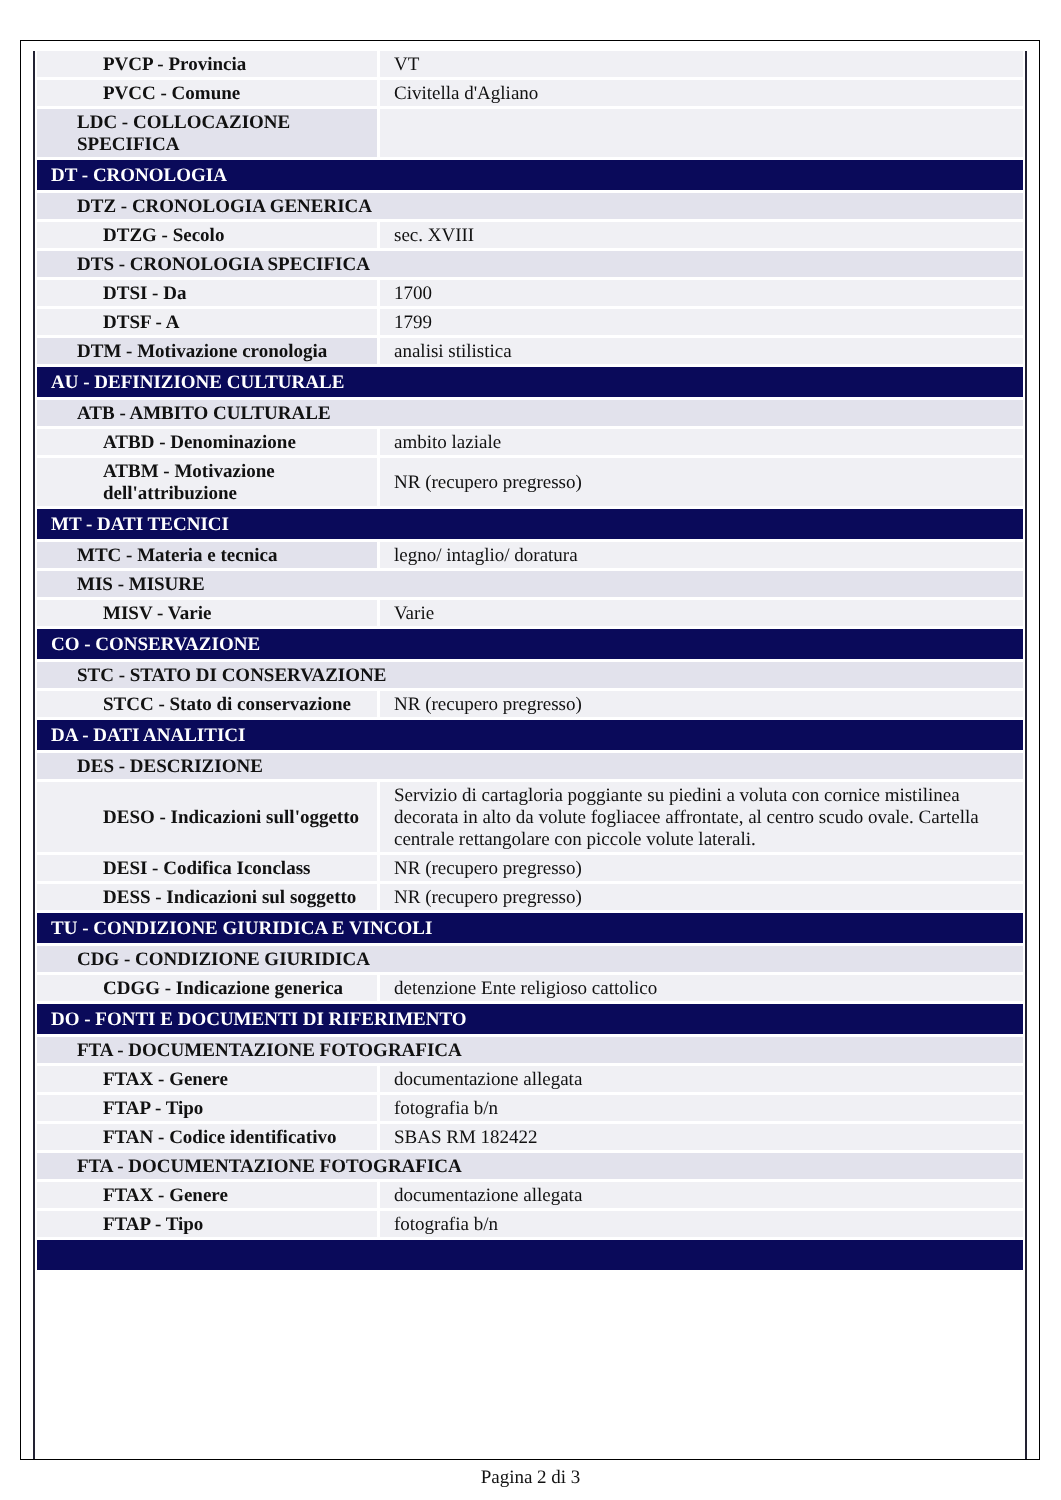| PVCP - Provincia | VT |
| PVCC - Comune | Civitella d'Agliano |
| LDC - COLLOCAZIONE SPECIFICA | |
| DT - CRONOLOGIA | |
| DTZ - CRONOLOGIA GENERICA | |
| DTZG - Secolo | sec. XVIII |
| DTS - CRONOLOGIA SPECIFICA | |
| DTSI - Da | 1700 |
| DTSF - A | 1799 |
| DTM - Motivazione cronologia | analisi stilistica |
| AU - DEFINIZIONE CULTURALE | |
| ATB - AMBITO CULTURALE | |
| ATBD - Denominazione | ambito laziale |
| ATBM - Motivazione dell'attribuzione | NR (recupero pregresso) |
| MT - DATI TECNICI | |
| MTC - Materia e tecnica | legno/ intaglio/ doratura |
| MIS - MISURE | |
| MISV - Varie | Varie |
| CO - CONSERVAZIONE | |
| STC - STATO DI CONSERVAZIONE | |
| STCC - Stato di conservazione | NR (recupero pregresso) |
| DA - DATI ANALITICI | |
| DES - DESCRIZIONE | |
| DESO - Indicazioni sull'oggetto | Servizio di cartagloria poggiante su piedini a voluta con cornice mistilinea decorata in alto da volute fogliacee affrontate, al centro scudo ovale. Cartella centrale rettangolare con piccole volute laterali. |
| DESI - Codifica Iconclass | NR (recupero pregresso) |
| DESS - Indicazioni sul soggetto | NR (recupero pregresso) |
| TU - CONDIZIONE GIURIDICA E VINCOLI | |
| CDG - CONDIZIONE GIURIDICA | |
| CDGG - Indicazione generica | detenzione Ente religioso cattolico |
| DO - FONTI E DOCUMENTI DI RIFERIMENTO | |
| FTA - DOCUMENTAZIONE FOTOGRAFICA | |
| FTAX - Genere | documentazione allegata |
| FTAP - Tipo | fotografia b/n |
| FTAN - Codice identificativo | SBAS RM 182422 |
| FTA - DOCUMENTAZIONE FOTOGRAFICA | |
| FTAX - Genere | documentazione allegata |
| FTAP - Tipo | fotografia b/n |
Pagina 2 di 3